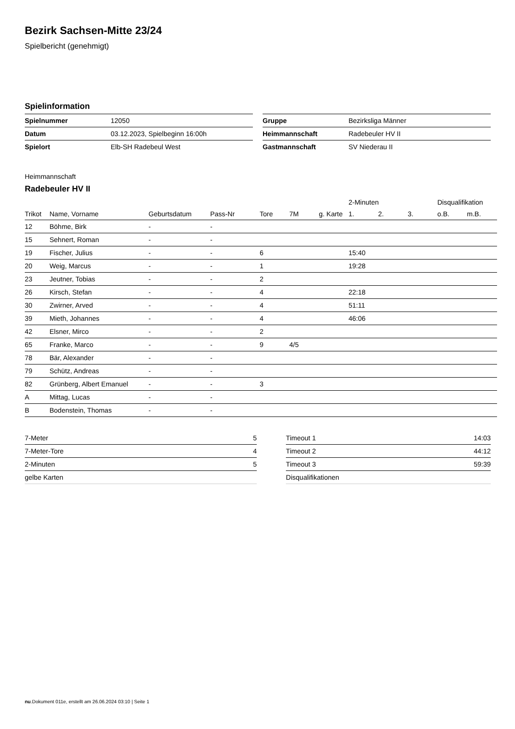Bezirk Sachsen-Mitte 23/24
Spielbericht (genehmigt)
Spielinformation
| Spielnummer | 12050 |
| Datum | 03.12.2023, Spielbeginn 16:00h |
| Spielort | Elb-SH Radebeul West |
| Gruppe | Bezirksliga Männer |
| Heimmannschaft | Radebeuler HV II |
| Gastmannschaft | SV Niederau II |
Heimmannschaft
Radebeuler HV II
| | | | | | | | 2-Minuten | | | Disqualifikation | |
| --- | --- | --- | --- | --- | --- | --- | --- | --- | --- | --- | --- |
| Trikot | Name, Vorname | Geburtsdatum | Pass-Nr | Tore | 7M | g. Karte | 1. | 2. | 3. | o.B. | m.B. |
| 12 | Böhme, Birk | - | - | | | | | | | | |
| 15 | Sehnert, Roman | - | - | | | | | | | | |
| 19 | Fischer, Julius | - | - | 6 | | | 15:40 | | | | |
| 20 | Weig, Marcus | - | - | 1 | | | 19:28 | | | | |
| 23 | Jeutner, Tobias | - | - | 2 | | | | | | | |
| 26 | Kirsch, Stefan | - | - | 4 | | | 22:18 | | | | |
| 30 | Zwirner, Arved | - | - | 4 | | | 51:11 | | | | |
| 39 | Mieth, Johannes | - | - | 4 | | | 46:06 | | | | |
| 42 | Elsner, Mirco | - | - | 2 | | | | | | | |
| 65 | Franke, Marco | - | - | 9 | 4/5 | | | | | | |
| 78 | Bär, Alexander | - | - | | | | | | | | |
| 79 | Schütz, Andreas | - | - | | | | | | | | |
| 82 | Grünberg, Albert Emanuel | - | - | 3 | | | | | | | |
| A | Mittag, Lucas | - | - | | | | | | | | |
| B | Bodenstein, Thomas | - | - | | | | | | | | |
| 7-Meter | 5 |
| 7-Meter-Tore | 4 |
| 2-Minuten | 5 |
| gelbe Karten | |
| Timeout 1 | 14:03 |
| Timeout 2 | 44:12 |
| Timeout 3 | 59:39 |
| Disqualifikationen | |
nu.Dokument 011e, erstellt am 26.06.2024 03:10 | Seite 1